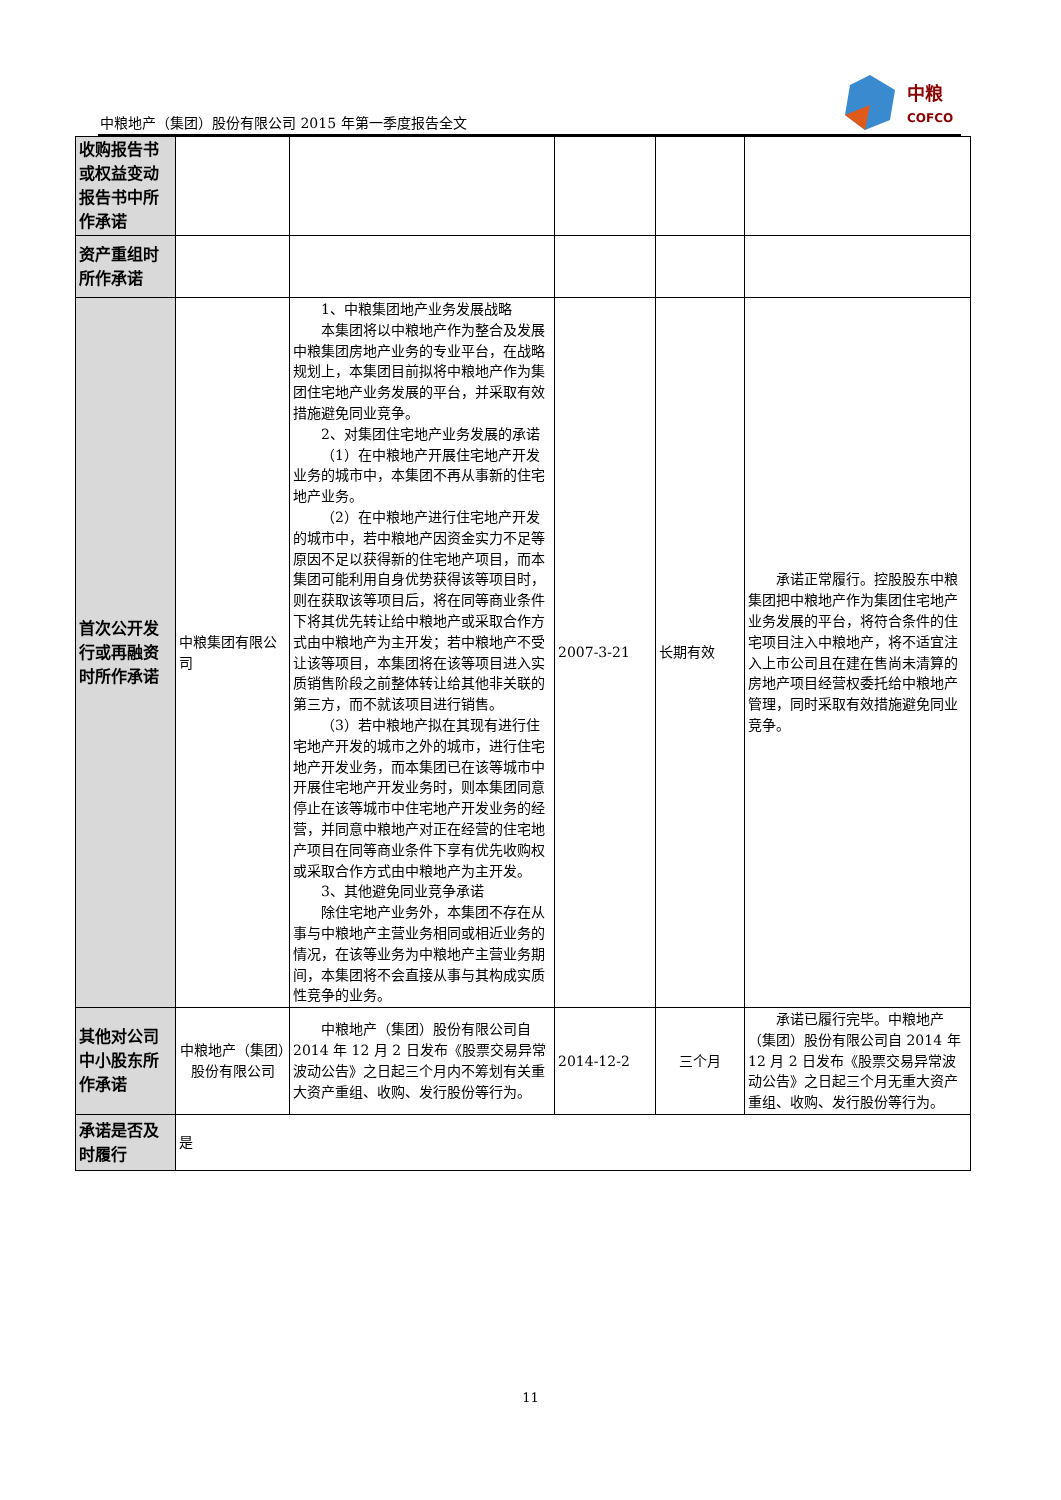中粮地产（集团）股份有限公司 2015 年第一季度报告全文
中粮
COFCO
| 收购报告书或权益变动报告书中所作承诺 | | | | | |
| 资产重组时所作承诺 | | | | | |
| 首次公开发行或再融资时所作承诺 | 中粮集团有限公司 | 1、中粮集团地产业务发展战略 本集团将以中粮地产作为整合及发展中粮集团房地产业务的专业平台，在战略规划上，本集团目前拟将中粮地产作为集团住宅地产业务发展的平台，并采取有效措施避免同业竞争。 2、对集团住宅地产业务发展的承诺 （1）在中粮地产开展住宅地产开发业务的城市中，本集团不再从事新的住宅地产业务。 （2）在中粮地产进行住宅地产开发的城市中，若中粮地产因资金实力不足等原因不足以获得新的住宅地产项目，而本集团可能利用自身优势获得该等项目时，则在获取该等项目后，将在同等商业条件下将其优先转让给中粮地产或采取合作方式由中粮地产为主开发；若中粮地产不受让该等项目，本集团将在该等项目进入实质销售阶段之前整体转让给其他非关联的第三方，而不就该项目进行销售。 （3）若中粮地产拟在其现有进行住宅地产开发的城市之外的城市，进行住宅地产开发业务，而本集团已在该等城市中开展住宅地产开发业务时，则本集团同意停止在该等城市中住宅地产开发业务的经营，并同意中粮地产对正在经营的住宅地产项目在同等商业条件下享有优先收购权或采取合作方式由中粮地产为主开发。 3、其他避免同业竞争承诺 除住宅地产业务外，本集团不存在从事与中粮地产主营业务相同或相近业务的情况，在该等业务为中粮地产主营业务期间，本集团将不会直接从事与其构成实质性竞争的业务。 | 2007-3-21 | 长期有效 | 承诺正常履行。控股股东中粮集团把中粮地产作为集团住宅地产业务发展的平台，将符合条件的住宅项目注入中粮地产，将不适宜注入上市公司且在建在售尚未清算的房地产项目经营权委托给中粮地产管理，同时采取有效措施避免同业竞争。 |
| 其他对公司中小股东所作承诺 | 中粮地产（集团）股份有限公司 | 中粮地产（集团）股份有限公司自 2014 年 12 月 2 日发布《股票交易异常波动公告》之日起三个月内不筹划有关重大资产重组、收购、发行股份等行为。 | 2014-12-2 | 三个月 | 承诺已履行完毕。中粮地产（集团）股份有限公司自 2014 年 12 月 2 日发布《股票交易异常波动公告》之日起三个月无重大资产重组、收购、发行股份等行为。 |
| 承诺是否及时履行 | 是 | | | | |
11